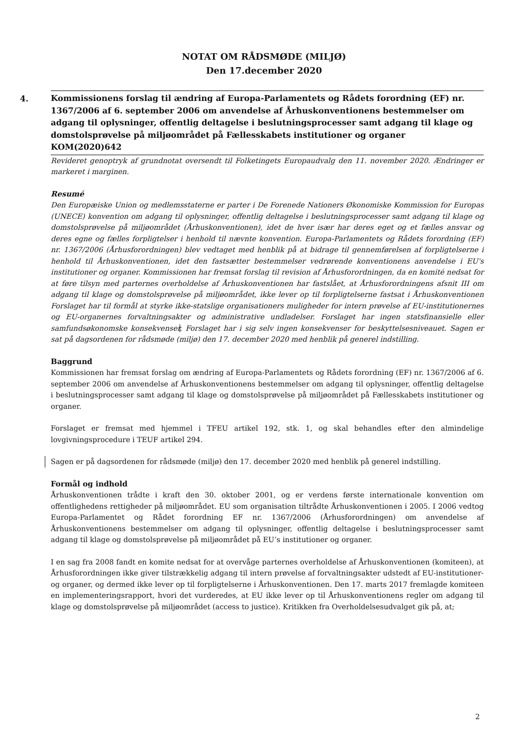NOTAT OM RÅDSMØDE (MILJØ)
Den 17.december 2020
4.
Kommissionens forslag til ændring af Europa-Parlamentets og Rådets forordning (EF) nr. 1367/2006 af 6. september 2006 om anvendelse af Århuskonventionens bestemmelser om adgang til oplysninger, offentlig deltagelse i beslutningsprocesser samt adgang til klage og domstolsprøvelse på miljøområdet på Fællesskabets institutioner og organer
KOM(2020)642
Revideret genoptryk af grundnotat oversendt til Folketingets Europaudvalg den 11. november 2020. Ændringer er markeret i marginen.
Resumé
Den Europæiske Union og medlemsstaterne er parter i De Forenede Nationers Økonomiske Kommission for Europas (UNECE) konvention om adgang til oplysninger, offentlig deltagelse i beslutningsprocesser samt adgang til klage og domstolsprøvelse på miljøområdet (Århuskonventionen), idet de hver især har deres eget og et fælles ansvar og deres egne og fælles forpligtelser i henhold til nævnte konvention. Europa-Parlamentets og Rådets forordning (EF) nr. 1367/2006 (Århusforordningen) blev vedtaget med henblik på at bidrage til gennemførelsen af forpligtelserne i henhold til Århuskonventionen, idet den fastsætter bestemmelser vedrørende konventionens anvendelse i EU's institutioner og organer. Kommissionen har fremsat forslag til revision af Århusforordningen, da en komité nedsat for at føre tilsyn med parternes overholdelse af Århuskonventionen har fastslået, at Århusforordningens afsnit III om adgang til klage og domstolsprøvelse på miljøområdet, ikke lever op til forpligtelserne fastsat i Århuskonventionen Forslaget har til formål at styrke ikke-statslige organisationers muligheder for intern prøvelse af EU-institutionernes og EU-organernes forvaltningsakter og administrative undladelser. Forslaget har ingen statsfinansielle eller samfundsøkonomske konsekvenser. Forslaget har i sig selv ingen konsekvenser for beskyttelsesniveauet. Sagen er sat på dagsordenen for rådsmøde (miljø) den 17. december 2020 med henblik på generel indstilling.
Baggrund
Kommissionen har fremsat forslag om ændring af Europa-Parlamentets og Rådets forordning (EF) nr. 1367/2006 af 6. september 2006 om anvendelse af Århuskonventionens bestemmelser om adgang til oplysninger, offentlig deltagelse i beslutningsprocesser samt adgang til klage og domstolsprøvelse på miljøområdet på Fællesskabets institutioner og organer.
Forslaget er fremsat med hjemmel i TFEU artikel 192, stk. 1, og skal behandles efter den almindelige lovgivningsprocedure i TEUF artikel 294.
Sagen er på dagsordenen for rådsmøde (miljø) den 17. december 2020 med henblik på generel indstilling.
Formål og indhold
Århuskonventionen trådte i kraft den 30. oktober 2001, og er verdens første internationale konvention om offentlighedens rettigheder på miljøområdet. EU som organisation tiltrådte Århuskonventionen i 2005. I 2006 vedtog Europa-Parlamentet og Rådet forordning EF nr. 1367/2006 (Århusforordningen) om anvendelse af Århuskonventionens bestemmelser om adgang til oplysninger, offentlig deltagelse i beslutningsprocesser samt adgang til klage og domstolsprøvelse på miljøområdet på EU’s institutioner og organer.
I en sag fra 2008 fandt en komite nedsat for at overvåge parternes overholdelse af Århuskonventionen (komiteen), at Århusforordningen ikke giver tilstrækkelig adgang til intern prøvelse af forvaltningsakter udstedt af EU-institutioner- og organer, og dermed ikke lever op til forpligtelserne i Århuskonventionen. Den 17. marts 2017 fremlagde komiteen en implementeringsrapport, hvori det vurderedes, at EU ikke lever op til Århuskonventionens regler om adgang til klage og domstolsprøvelse på miljøområdet (access to justice). Kritikken fra Overholdelsesudvalget gik på, at;
2